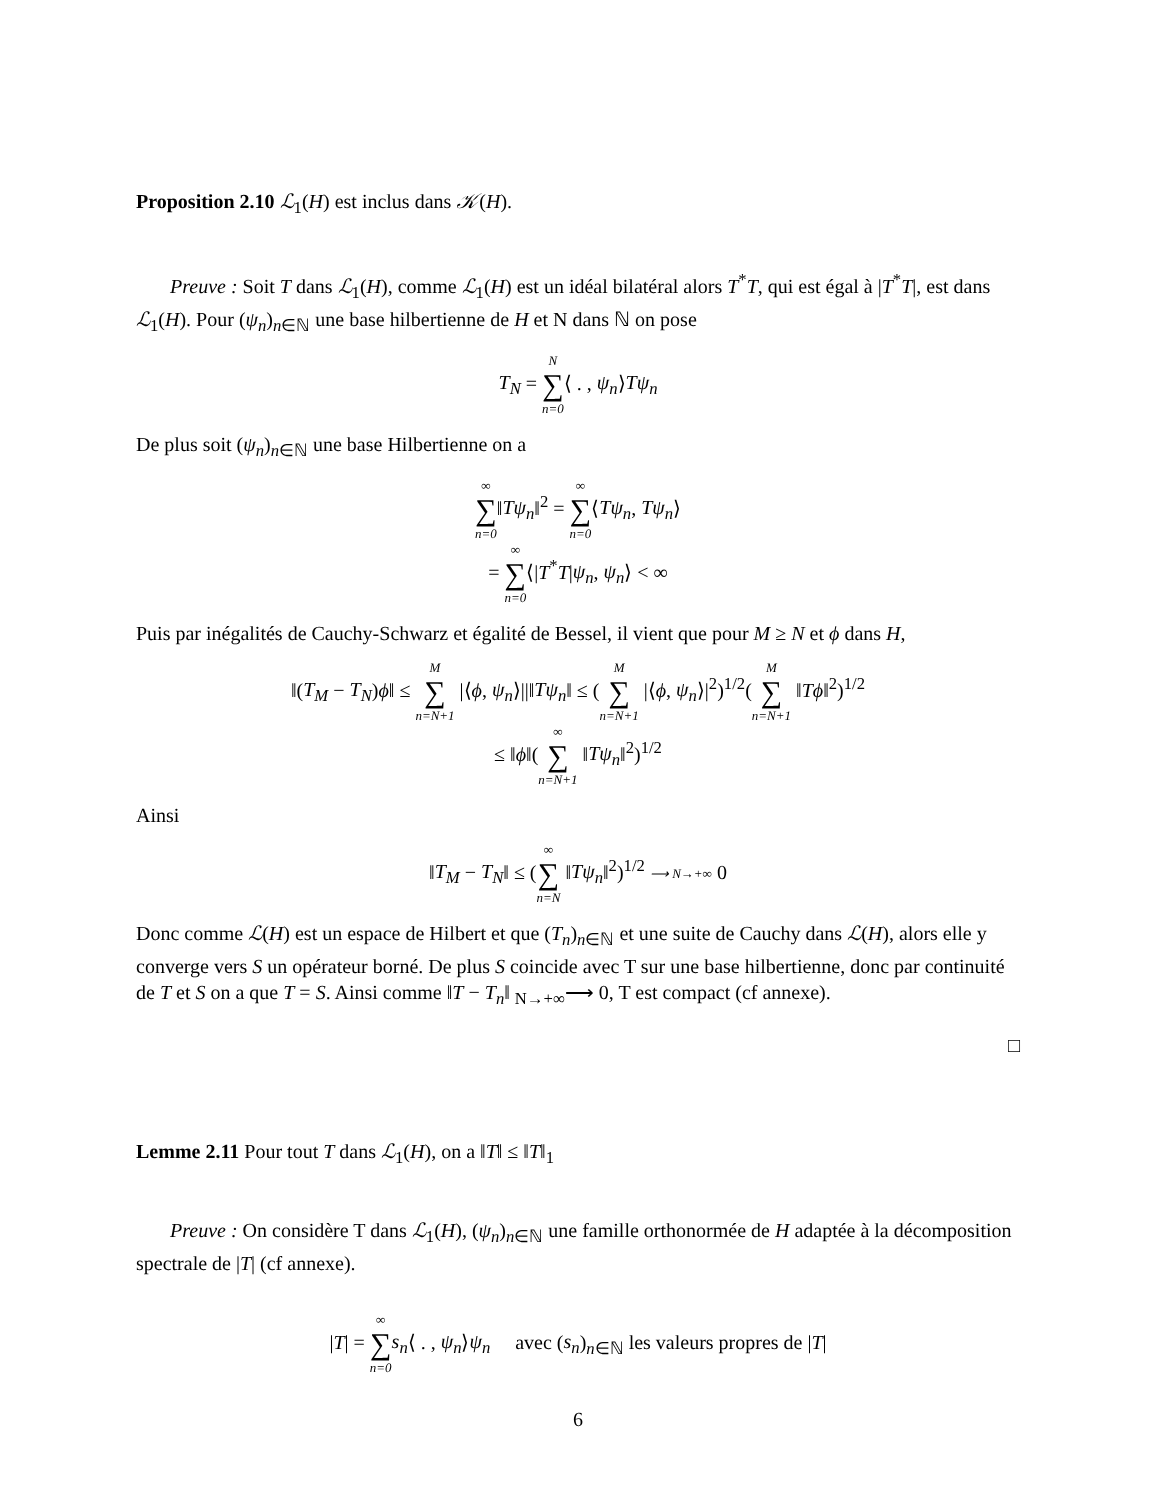Proposition 2.10 ℒ<sub>1</sub>(H) est inclus dans 𝒦(H).
Preuve : Soit T dans ℒ<sub>1</sub>(H), comme ℒ<sub>1</sub>(H) est un idéal bilatéral alors T<sup>*</sup>T, qui est égal à |T<sup>*</sup>T|, est dans ℒ<sub>1</sub>(H). Pour (ψ<sub>n</sub>)<sub>n∈ℕ</sub> une base hilbertienne de H et N dans ℕ on pose
T<sub>N</sub> = N ∑ n=0⟨ . , ψ<sub>n</sub>⟩Tψ<sub>n</sub>
De plus soit (ψ<sub>n</sub>)<sub>n∈ℕ</sub> une base Hilbertienne on a
∞ ∑ n=0‖Tψ<sub>n</sub>‖<sup>2</sup> = ∞ ∑ n=0⟨Tψ<sub>n</sub>, Tψ<sub>n</sub>⟩
= ∞ ∑ n=0⟨|T<sup>*</sup>T|ψ<sub>n</sub>, ψ<sub>n</sub>⟩ < ∞
Puis par inégalités de Cauchy-Schwarz et égalité de Bessel, il vient que pour M ≥ N et ϕ dans H,
‖(T<sub>M</sub> − T<sub>N</sub>)ϕ‖ ≤ M ∑ n=N+1 |⟨ϕ, ψ<sub>n</sub>⟩||‖Tψ<sub>n</sub>‖ ≤ (M ∑ n=N+1 |⟨ϕ, ψ<sub>n</sub>⟩|<sup>2</sup>)<sup>1/2</sup>(M ∑ n=N+1 ‖Tϕ‖<sup>2</sup>)<sup>1/2</sup>
≤ ‖ϕ‖(∞ ∑ n=N+1 ‖Tψ<sub>n</sub>‖<sup>2</sup>)<sup>1/2</sup>
Ainsi
‖T<sub>M</sub> − T<sub>N</sub>‖ ≤ (∞ ∑ n=N ‖Tψ<sub>n</sub>‖<sup>2</sup>)<sup>1/2</sup> ⟶ N→+∞ 0
Donc comme ℒ(H) est un espace de Hilbert et que (T<sub>n</sub>)<sub>n∈ℕ</sub> et une suite de Cauchy dans ℒ(H), alors elle y converge vers S un opérateur borné. De plus S coincide avec T sur une base hilbertienne, donc par continuité de T et S on a que T = S. Ainsi comme ‖T − T<sub>n</sub>‖ <sub>N→+∞</sub>⟶ 0, T est compact (cf annexe).
□
Lemme 2.11 Pour tout T dans ℒ<sub>1</sub>(H), on a ‖T‖ ≤ ‖T‖<sub>1</sub>
Preuve : On considère T dans ℒ<sub>1</sub>(H), (ψ<sub>n</sub>)<sub>n∈ℕ</sub> une famille orthonormée de H adaptée à la décomposition spectrale de |T| (cf annexe).
|T| = ∞ ∑ n=0 s<sub>n</sub>⟨ . , ψ<sub>n</sub>⟩ψ<sub>n</sub> avec (s<sub>n</sub>)<sub>n∈ℕ</sub> les valeurs propres de |T|
6